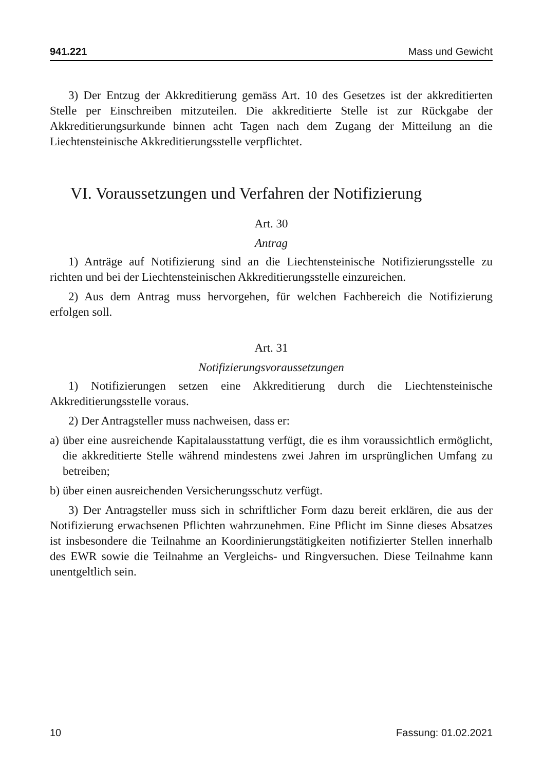941.221 Mass und Gewicht
3) Der Entzug der Akkreditierung gemäss Art. 10 des Gesetzes ist der akkreditierten Stelle per Einschreiben mitzuteilen. Die akkreditierte Stelle ist zur Rückgabe der Akkreditierungsurkunde binnen acht Tagen nach dem Zugang der Mitteilung an die Liechtensteinische Akkreditierungsstelle verpflichtet.
VI. Voraussetzungen und Verfahren der Notifizierung
Art. 30
Antrag
1) Anträge auf Notifizierung sind an die Liechtensteinische Notifizierungsstelle zu richten und bei der Liechtensteinischen Akkreditierungsstelle einzureichen.
2) Aus dem Antrag muss hervorgehen, für welchen Fachbereich die Notifizierung erfolgen soll.
Art. 31
Notifizierungsvoraussetzungen
1) Notifizierungen setzen eine Akkreditierung durch die Liechtensteinische Akkreditierungsstelle voraus.
2) Der Antragsteller muss nachweisen, dass er:
a) über eine ausreichende Kapitalausstattung verfügt, die es ihm voraussichtlich ermöglicht, die akkreditierte Stelle während mindestens zwei Jahren im ursprünglichen Umfang zu betreiben;
b) über einen ausreichenden Versicherungsschutz verfügt.
3) Der Antragsteller muss sich in schriftlicher Form dazu bereit erklären, die aus der Notifizierung erwachsenen Pflichten wahrzunehmen. Eine Pflicht im Sinne dieses Absatzes ist insbesondere die Teilnahme an Koordinierungstätigkeiten notifizierter Stellen innerhalb des EWR sowie die Teilnahme an Vergleichs- und Ringversuchen. Diese Teilnahme kann unentgeltlich sein.
10 Fassung: 01.02.2021